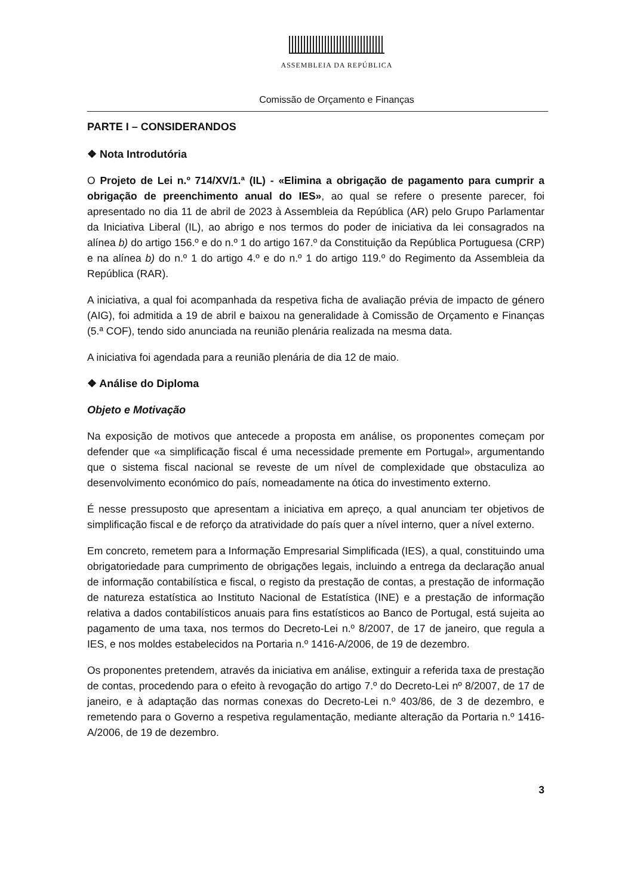ASSEMBLEIA DA REPÚBLICA
Comissão de Orçamento e Finanças
PARTE I – CONSIDERANDOS
❖ Nota Introdutória
O Projeto de Lei n.º 714/XV/1.ª (IL) - «Elimina a obrigação de pagamento para cumprir a obrigação de preenchimento anual do IES», ao qual se refere o presente parecer, foi apresentado no dia 11 de abril de 2023 à Assembleia da República (AR) pelo Grupo Parlamentar da Iniciativa Liberal (IL), ao abrigo e nos termos do poder de iniciativa da lei consagrados na alínea b) do artigo 156.º e do n.º 1 do artigo 167.º da Constituição da República Portuguesa (CRP) e na alínea b) do n.º 1 do artigo 4.º e do n.º 1 do artigo 119.º do Regimento da Assembleia da República (RAR).
A iniciativa, a qual foi acompanhada da respetiva ficha de avaliação prévia de impacto de género (AIG), foi admitida a 19 de abril e baixou na generalidade à Comissão de Orçamento e Finanças (5.ª COF), tendo sido anunciada na reunião plenária realizada na mesma data.
A iniciativa foi agendada para a reunião plenária de dia 12 de maio.
❖ Análise do Diploma
Objeto e Motivação
Na exposição de motivos que antecede a proposta em análise, os proponentes começam por defender que «a simplificação fiscal é uma necessidade premente em Portugal», argumentando que o sistema fiscal nacional se reveste de um nível de complexidade que obstaculiza ao desenvolvimento económico do país, nomeadamente na ótica do investimento externo.
É nesse pressuposto que apresentam a iniciativa em apreço, a qual anunciam ter objetivos de simplificação fiscal e de reforço da atratividade do país quer a nível interno, quer a nível externo.
Em concreto, remetem para a Informação Empresarial Simplificada (IES), a qual, constituindo uma obrigatoriedade para cumprimento de obrigações legais, incluindo a entrega da declaração anual de informação contabilística e fiscal, o registo da prestação de contas, a prestação de informação de natureza estatística ao Instituto Nacional de Estatística (INE) e a prestação de informação relativa a dados contabilísticos anuais para fins estatísticos ao Banco de Portugal, está sujeita ao pagamento de uma taxa, nos termos do Decreto-Lei n.º 8/2007, de 17 de janeiro, que regula a IES, e nos moldes estabelecidos na Portaria n.º 1416-A/2006, de 19 de dezembro.
Os proponentes pretendem, através da iniciativa em análise, extinguir a referida taxa de prestação de contas, procedendo para o efeito à revogação do artigo 7.º do Decreto-Lei nº 8/2007, de 17 de janeiro, e à adaptação das normas conexas do Decreto-Lei n.º 403/86, de 3 de dezembro, e remetendo para o Governo a respetiva regulamentação, mediante alteração da Portaria n.º 1416-A/2006, de 19 de dezembro.
3